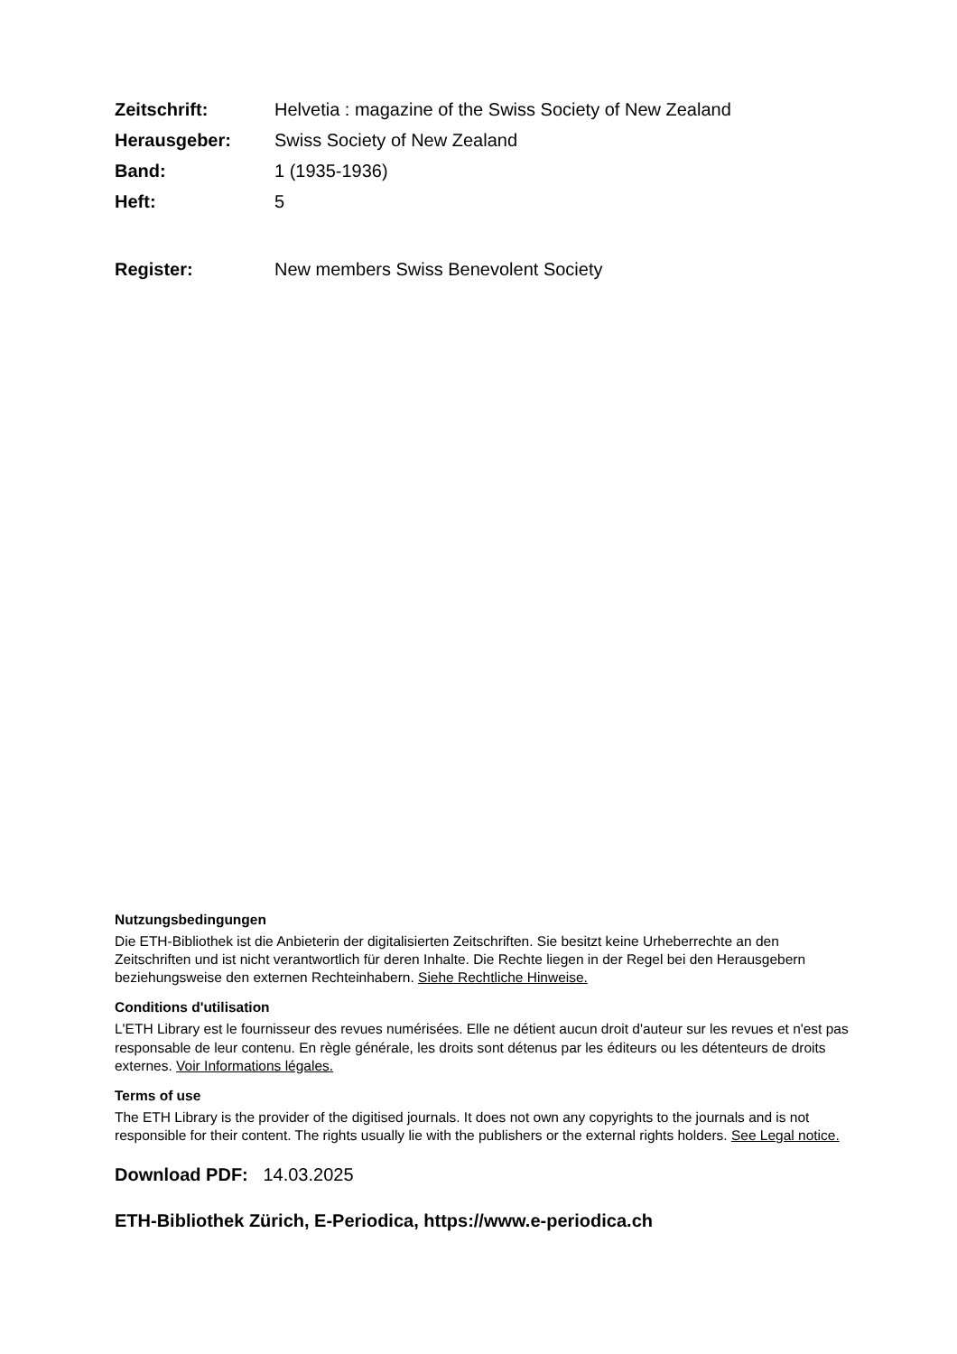Zeitschrift: Helvetia : magazine of the Swiss Society of New Zealand Herausgeber: Swiss Society of New Zealand Band: 1 (1935-1936) Heft: 5
Register: New members Swiss Benevolent Society
Nutzungsbedingungen
Die ETH-Bibliothek ist die Anbieterin der digitalisierten Zeitschriften. Sie besitzt keine Urheberrechte an den Zeitschriften und ist nicht verantwortlich für deren Inhalte. Die Rechte liegen in der Regel bei den Herausgebern beziehungsweise den externen Rechteinhabern. Siehe Rechtliche Hinweise.
Conditions d'utilisation
L'ETH Library est le fournisseur des revues numérisées. Elle ne détient aucun droit d'auteur sur les revues et n'est pas responsable de leur contenu. En règle générale, les droits sont détenus par les éditeurs ou les détenteurs de droits externes. Voir Informations légales.
Terms of use
The ETH Library is the provider of the digitised journals. It does not own any copyrights to the journals and is not responsible for their content. The rights usually lie with the publishers or the external rights holders. See Legal notice.
Download PDF: 14.03.2025
ETH-Bibliothek Zürich, E-Periodica, https://www.e-periodica.ch